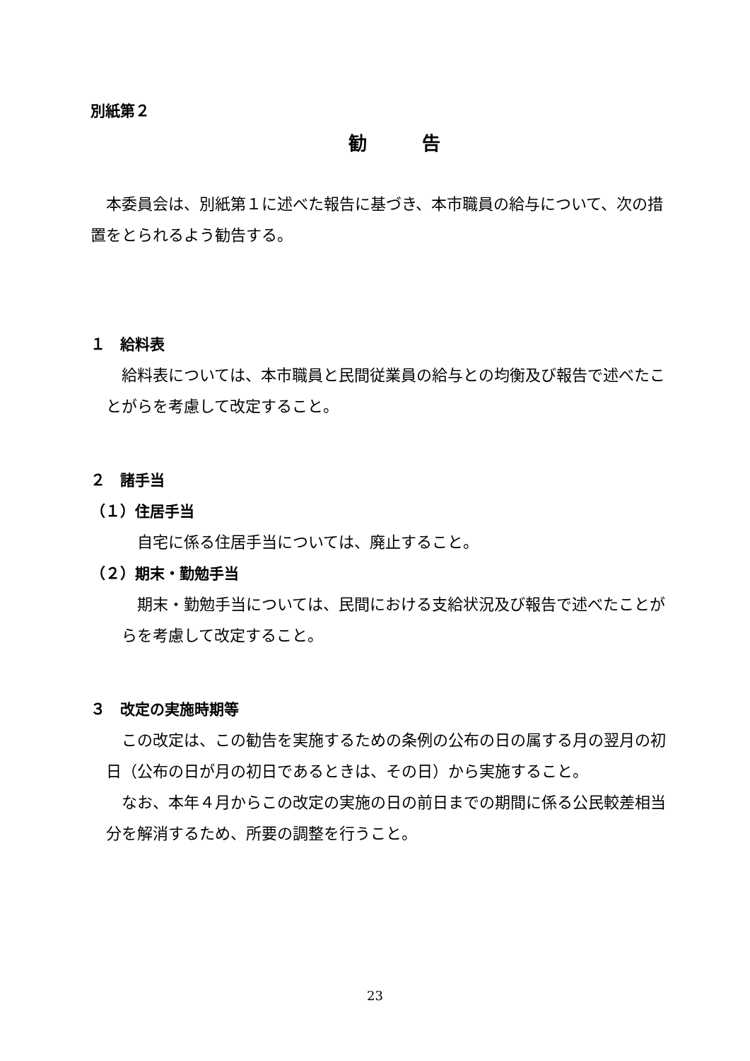別紙第２
勧　　　告
本委員会は、別紙第１に述べた報告に基づき、本市職員の給与について、次の措置をとられるよう勧告する。
１　給料表
給料表については、本市職員と民間従業員の給与との均衡及び報告で述べたことがらを考慮して改定すること。
２　諸手当
（１）住居手当
自宅に係る住居手当については、廃止すること。
（２）期末・勤勉手当
期末・勤勉手当については、民間における支給状況及び報告で述べたことがらを考慮して改定すること。
３　改定の実施時期等
この改定は、この勧告を実施するための条例の公布の日の属する月の翌月の初日（公布の日が月の初日であるときは、その日）から実施すること。
なお、本年４月からこの改定の実施の日の前日までの期間に係る公民較差相当分を解消するため、所要の調整を行うこと。
23